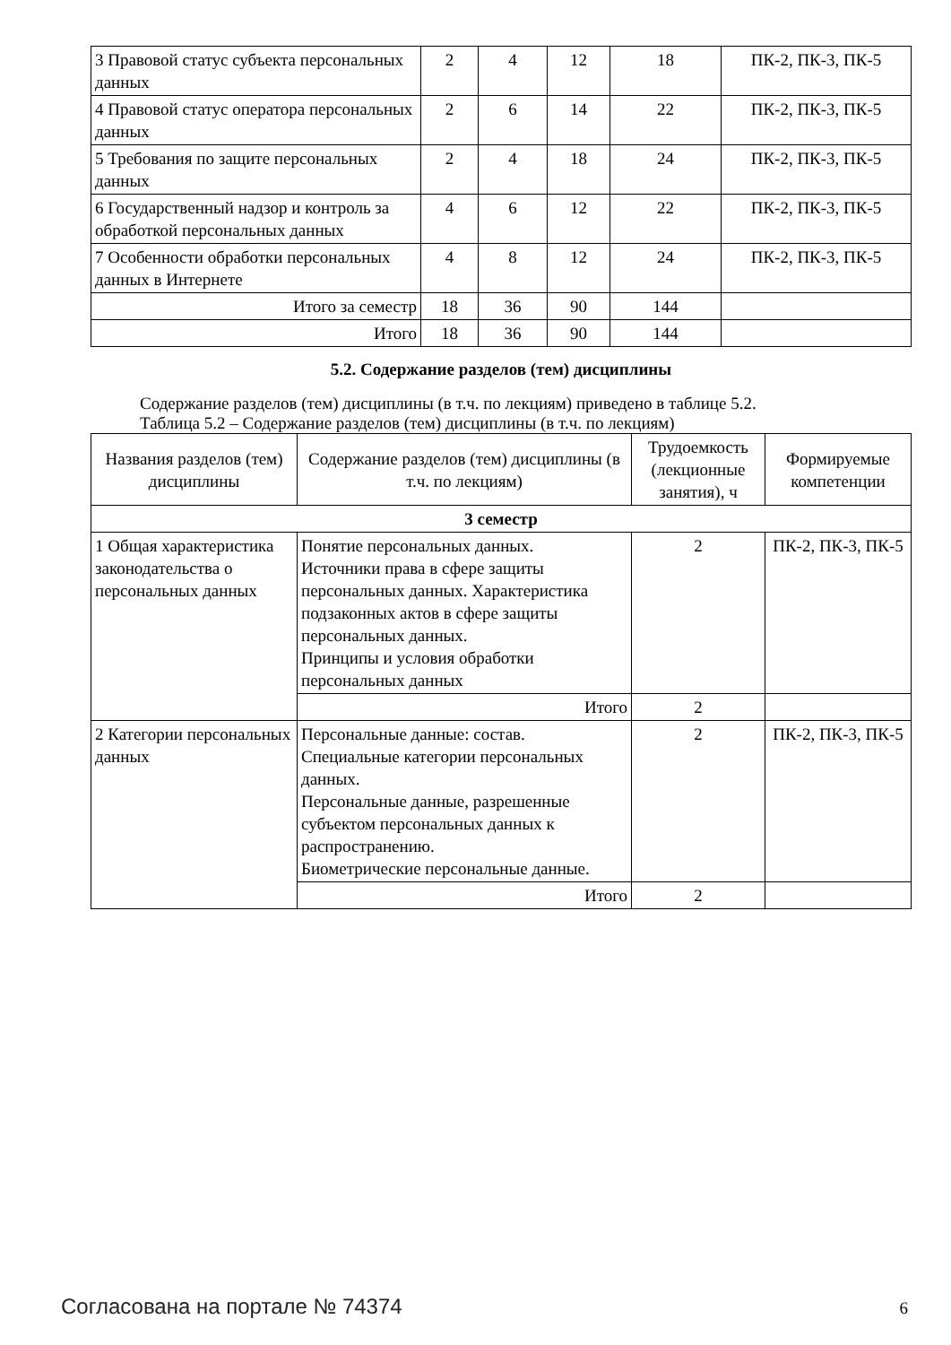| 3 Правовой статус субъекта персональных данных | 2 | 4 | 12 | 18 | ПК-2, ПК-3, ПК-5 |
| 4 Правовой статус оператора персональных данных | 2 | 6 | 14 | 22 | ПК-2, ПК-3, ПК-5 |
| 5 Требования по защите персональных данных | 2 | 4 | 18 | 24 | ПК-2, ПК-3, ПК-5 |
| 6 Государственный надзор и контроль за обработкой персональных данных | 4 | 6 | 12 | 22 | ПК-2, ПК-3, ПК-5 |
| 7 Особенности обработки персональных данных в Интернете | 4 | 8 | 12 | 24 | ПК-2, ПК-3, ПК-5 |
| Итого за семестр | 18 | 36 | 90 | 144 | |
| Итого | 18 | 36 | 90 | 144 | |
5.2. Содержание разделов (тем) дисциплины
Содержание разделов (тем) дисциплины (в т.ч. по лекциям) приведено в таблице 5.2.
Таблица 5.2 – Содержание разделов (тем) дисциплины (в т.ч. по лекциям)
| Названия разделов (тем) дисциплины | Содержание разделов (тем) дисциплины (в т.ч. по лекциям) | Трудоемкость (лекционные занятия), ч | Формируемые компетенции |
| --- | --- | --- | --- |
| 3 семестр | | | |
| 1 Общая характеристика законодательства о персональных данных | Понятие персональных данных. Источники права в сфере защиты персональных данных. Характеристика подзаконных актов в сфере защиты персональных данных. Принципы и условия обработки персональных данных | 2 | ПК-2, ПК-3, ПК-5 |
| | Итого | 2 | |
| 2 Категории персональных данных | Персональные данные: состав. Специальные категории персональных данных. Персональные данные, разрешенные субъектом персональных данных к распространению. Биометрические персональные данные. | 2 | ПК-2, ПК-3, ПК-5 |
| | Итого | 2 | |
Согласована на портале № 74374 6